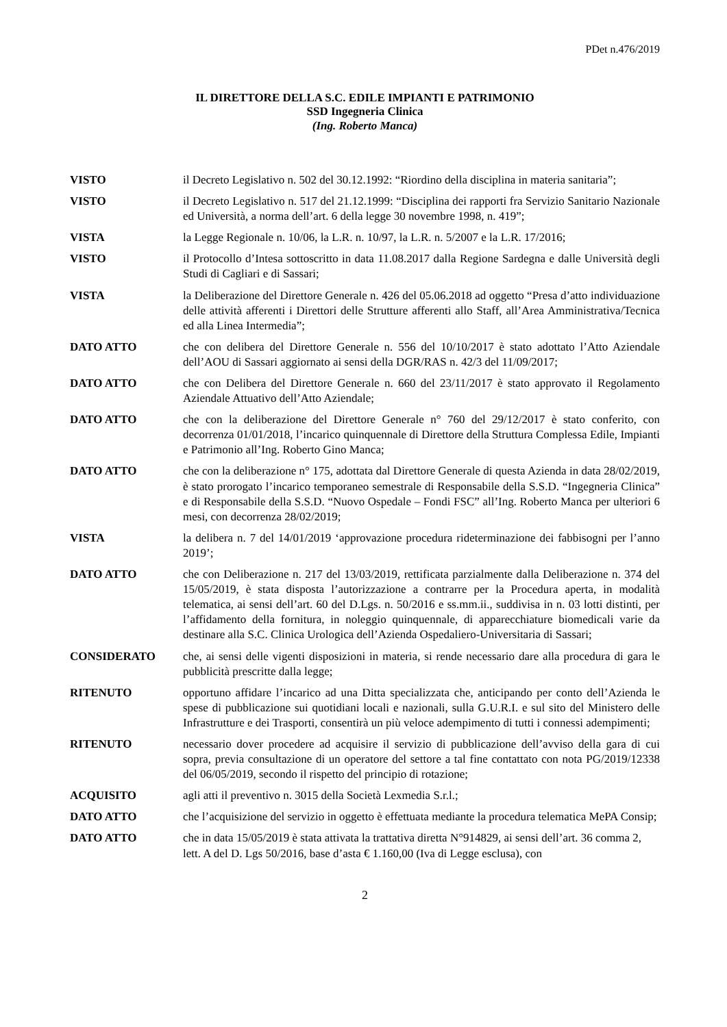PDet n.476/2019
IL DIRETTORE DELLA S.C. EDILE IMPIANTI E PATRIMONIO
SSD Ingegneria Clinica
(Ing. Roberto Manca)
VISTO il Decreto Legislativo n. 502 del 30.12.1992: “Riordino della disciplina in materia sanitaria”;
VISTO il Decreto Legislativo n. 517 del 21.12.1999: “Disciplina dei rapporti fra Servizio Sanitario Nazionale ed Università, a norma dell’art. 6 della legge 30 novembre 1998, n. 419”;
VISTA la Legge Regionale n. 10/06, la L.R. n. 10/97, la L.R. n. 5/2007 e la L.R. 17/2016;
VISTO il Protocollo d’Intesa sottoscritto in data 11.08.2017 dalla Regione Sardegna e dalle Università degli Studi di Cagliari e di Sassari;
VISTA la Deliberazione del Direttore Generale n. 426 del 05.06.2018 ad oggetto “Presa d’atto individuazione delle attività afferenti i Direttori delle Strutture afferenti allo Staff, all’Area Amministrativa/Tecnica ed alla Linea Intermedia”;
DATO ATTO che con delibera del Direttore Generale n. 556 del 10/10/2017 è stato adottato l’Atto Aziendale dell’AOU di Sassari aggiornato ai sensi della DGR/RAS n. 42/3 del 11/09/2017;
DATO ATTO che con Delibera del Direttore Generale n. 660 del 23/11/2017 è stato approvato il Regolamento Aziendale Attuativo dell’Atto Aziendale;
DATO ATTO che con la deliberazione del Direttore Generale n° 760 del 29/12/2017 è stato conferito, con decorrenza 01/01/2018, l’incarico quinquennale di Direttore della Struttura Complessa Edile, Impianti e Patrimonio all’Ing. Roberto Gino Manca;
DATO ATTO che con la deliberazione n° 175, adottata dal Direttore Generale di questa Azienda in data 28/02/2019, è stato prorogato l’incarico temporaneo semestrale di Responsabile della S.S.D. “Ingegneria Clinica” e di Responsabile della S.S.D. “Nuovo Ospedale – Fondi FSC” all’Ing. Roberto Manca per ulteriori 6 mesi, con decorrenza 28/02/2019;
VISTA la delibera n. 7 del 14/01/2019 ‘approvazione procedura rideterminazione dei fabbisogni per l’anno 2019’;
DATO ATTO che con Deliberazione n. 217 del 13/03/2019, rettificata parzialmente dalla Deliberazione n. 374 del 15/05/2019, è stata disposta l’autorizzazione a contrarre per la Procedura aperta, in modalità telematica, ai sensi dell’art. 60 del D.Lgs. n. 50/2016 e ss.mm.ii., suddivisa in n. 03 lotti distinti, per l’affidamento della fornitura, in noleggio quinquennale, di apparecchiature biomedicali varie da destinare alla S.C. Clinica Urologica dell’Azienda Ospedaliero-Universitaria di Sassari;
CONSIDERATO che, ai sensi delle vigenti disposizioni in materia, si rende necessario dare alla procedura di gara le pubblicità prescritte dalla legge;
RITENUTO opportuno affidare l’incarico ad una Ditta specializzata che, anticipando per conto dell’Azienda le spese di pubblicazione sui quotidiani locali e nazionali, sulla G.U.R.I. e sul sito del Ministero delle Infrastrutture e dei Trasporti, consentirà un più veloce adempimento di tutti i connessi adempimenti;
RITENUTO necessario dover procedere ad acquisire il servizio di pubblicazione dell’avviso della gara di cui sopra, previa consultazione di un operatore del settore a tal fine contattato con nota PG/2019/12338 del 06/05/2019, secondo il rispetto del principio di rotazione;
ACQUISITO agli atti il preventivo n. 3015 della Società Lexmedia S.r.l.;
DATO ATTO che l’acquisizione del servizio in oggetto è effettuata mediante la procedura telematica MePA Consip;
DATO ATTO che in data 15/05/2019 è stata attivata la trattativa diretta N°914829, ai sensi dell’art. 36 comma 2, lett. A del D. Lgs 50/2016, base d’asta € 1.160,00 (Iva di Legge esclusa), con
2